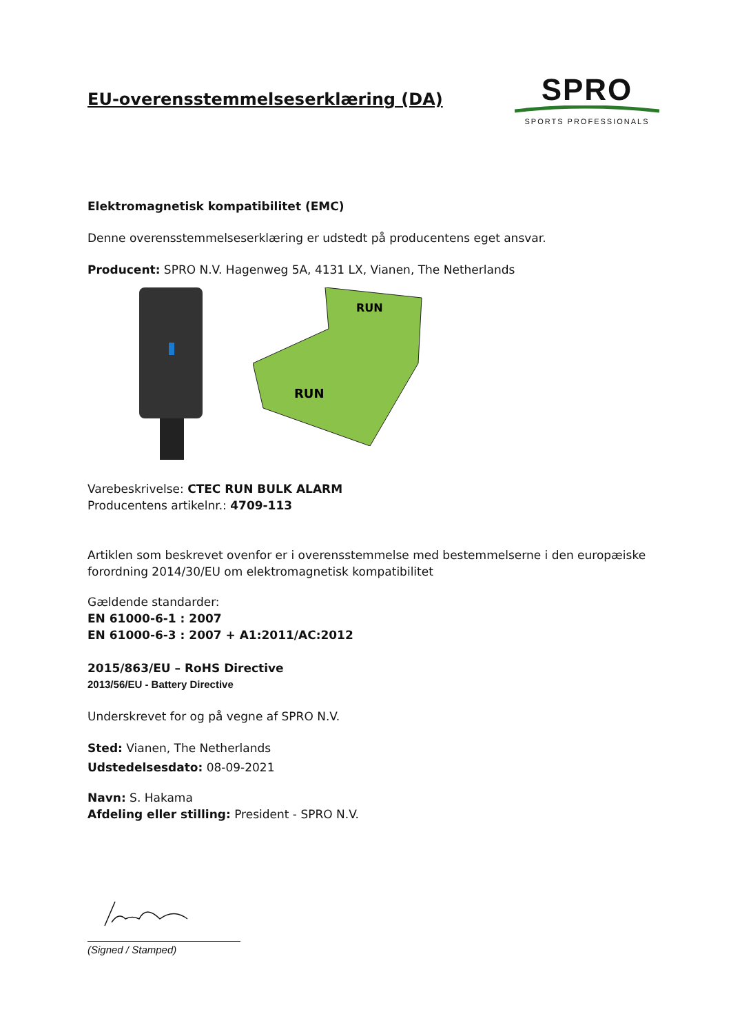EU-overensstemmelseserklæring (DA)
SPRO
SPORTS PROFESSIONALS
Elektromagnetisk kompatibilitet (EMC)
Denne overensstemmelseserklæring er udstedt på producentens eget ansvar.
Producent: SPRO N.V. Hagenweg 5A, 4131 LX, Vianen, The Netherlands
RUN
RUN
Varebeskrivelse: CTEC RUN BULK ALARM
Producentens artikelnr.: 4709-113
Artiklen som beskrevet ovenfor er i overensstemmelse med bestemmelserne i den europæiske forordning 2014/30/EU om elektromagnetisk kompatibilitet
Gældende standarder:
EN 61000-6-1 : 2007
EN 61000-6-3 : 2007 + A1:2011/AC:2012
2015/863/EU – RoHS Directive
2013/56/EU - Battery Directive
Underskrevet for og på vegne af SPRO N.V.
Sted: Vianen, The Netherlands
Udstedelsesdato: 08-09-2021
Navn: S. Hakama
Afdeling eller stilling: President - SPRO N.V.
(Signed / Stamped)